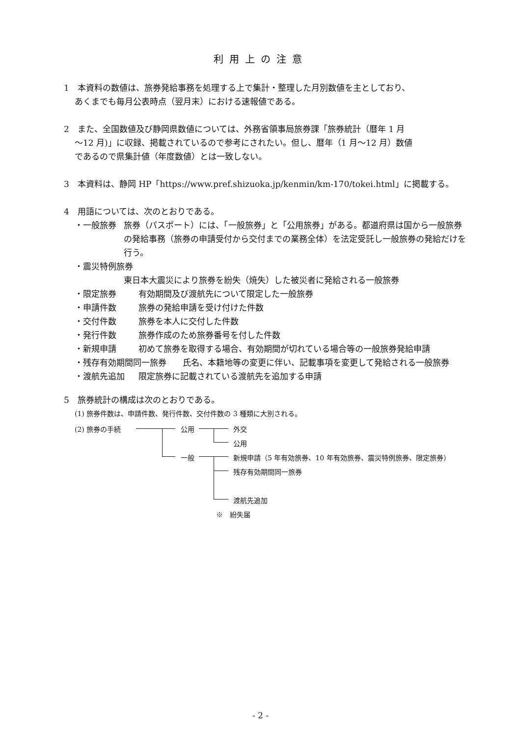利用上の注意
1　本資料の数値は、旅券発給事務を処理する上で集計・整理した月別数値を主としており、
あくまでも毎月公表時点（翌月末）における速報値である。
2　また、全国数値及び静岡県数値については、外務省領事局旅券課「旅券統計（暦年 1 月
～12 月)」に収録、掲載されているので参考にされたい。但し、暦年（1 月～12 月）数値
であるので県集計値（年度数値）とは一致しない。
3　本資料は、静岡 HP「https://www.pref.shizuoka.jp/kenmin/km-170/tokei.html」に掲載する。
4　用語については、次のとおりである。
・一般旅券 旅券（パスポート）には、「一般旅券」と「公用旅券」がある。都道府県は国から一般旅券の発給事務（旅券の申請受付から交付までの業務全体）を法定受託し一般旅券の発給だけを行う。
・震災特例旅券
東日本大震災により旅券を紛失（焼失）した被災者に発給される一般旅券
・限定旅券 有効期間及び渡航先について限定した一般旅券
・申請件数 旅券の発給申請を受け付けた件数
・交付件数 旅券を本人に交付した件数
・発行件数 旅券作成のため旅券番号を付した件数
・新規申請 初めて旅券を取得する場合、有効期間が切れている場合等の一般旅券発給申請
・残存有効期間同一旅券 氏名、本籍地等の変更に伴い、記載事項を変更して発給される一般旅券
・渡航先追加 限定旅券に記載されている渡航先を追加する申請
5　旅券統計の構成は次のとおりである。
(1) 旅券件数は、申請件数、発行件数、交付件数の 3 種類に大別される。
(2) 旅券の手続 公用
一般
外交
公用
新規申請（5 年有効旅券、10 年有効旅券、震災特例旅券、限定旅券）
残存有効期間同一旅券
渡航先追加
※　紛失届
- 2 -